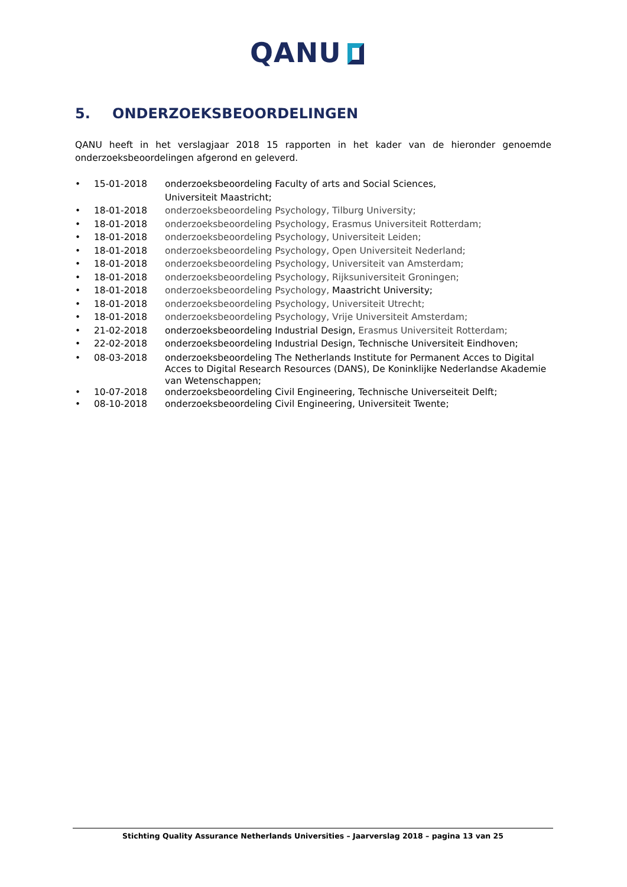QANU
5. ONDERZOEKSBEOORDELINGEN
QANU heeft in het verslagjaar 2018 15 rapporten in het kader van de hieronder genoemde onderzoeksbeoordelingen afgerond en geleverd.
• 15-01-2018 onderzoeksbeoordeling Faculty of arts and Social Sciences,
Universiteit Maastricht;
• 18-01-2018 onderzoeksbeoordeling Psychology, Tilburg University;
• 18-01-2018 onderzoeksbeoordeling Psychology, Erasmus Universiteit Rotterdam;
• 18-01-2018 onderzoeksbeoordeling Psychology, Universiteit Leiden;
• 18-01-2018 onderzoeksbeoordeling Psychology, Open Universiteit Nederland;
• 18-01-2018 onderzoeksbeoordeling Psychology, Universiteit van Amsterdam;
• 18-01-2018 onderzoeksbeoordeling Psychology, Rijksuniversiteit Groningen;
• 18-01-2018 onderzoeksbeoordeling Psychology, Maastricht University;
• 18-01-2018 onderzoeksbeoordeling Psychology, Universiteit Utrecht;
• 18-01-2018 onderzoeksbeoordeling Psychology, Vrije Universiteit Amsterdam;
• 21-02-2018 onderzoeksbeoordeling Industrial Design, Erasmus Universiteit Rotterdam;
• 22-02-2018 onderzoeksbeoordeling Industrial Design, Technische Universiteit Eindhoven;
• 08-03-2018 onderzoeksbeoordeling The Netherlands Institute for Permanent Acces to Digital Acces to Digital Research Resources (DANS), De Koninklijke Nederlandse Akademie van Wetenschappen;
• 10-07-2018 onderzoeksbeoordeling Civil Engineering, Technische Universeiteit Delft;
• 08-10-2018 onderzoeksbeoordeling Civil Engineering, Universiteit Twente;
Stichting Quality Assurance Netherlands Universities – Jaarverslag 2018 – pagina 13 van 25